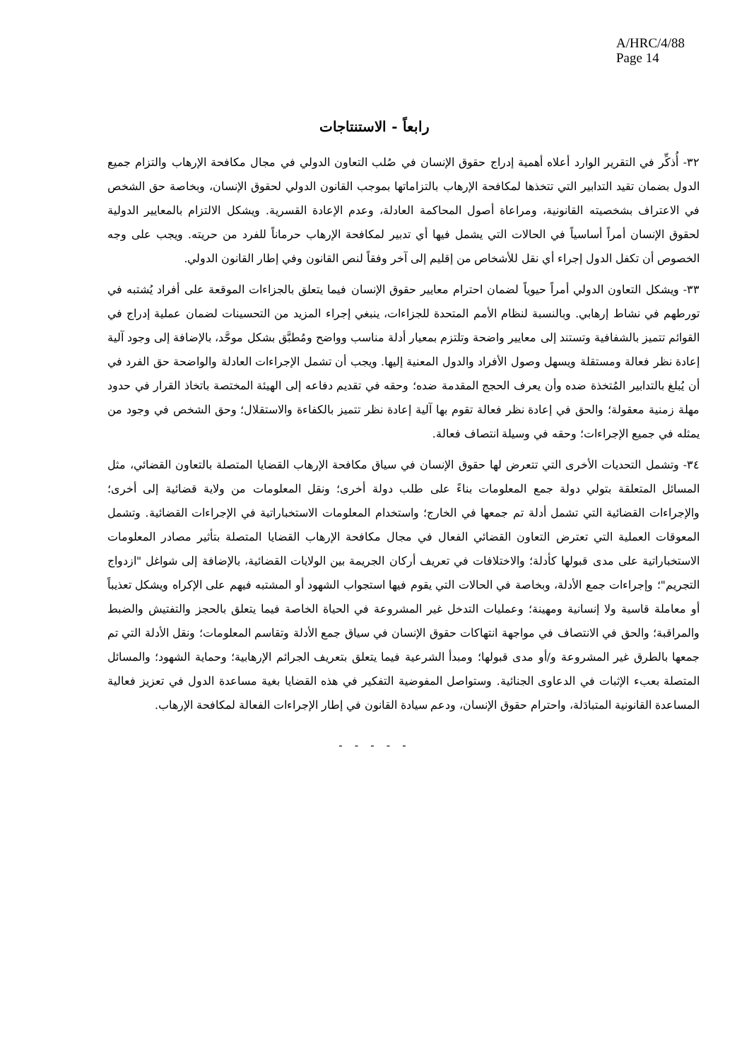A/HRC/4/88
Page 14
رابعاً - الاستنتاجات
٣٢- أُذكِّر في التقرير الوارد أعلاه أهمية إدراج حقوق الإنسان في صُلب التعاون الدولي في مجال مكافحة الإرهاب والتزام جميع الدول بضمان تقيد التدابير التي تتخذها لمكافحة الإرهاب بالتزاماتها بموجب القانون الدولي لحقوق الإنسان، وبخاصة حق الشخص في الاعتراف بشخصيته القانونية، ومراعاة أصول المحاكمة العادلة، وعدم الإعادة القسرية. ويشكل الالتزام بالمعايير الدولية لحقوق الإنسان أمراً أساسياً في الحالات التي يشمل فيها أي تدبير لمكافحة الإرهاب حرماناً للفرد من حريته. ويجب على وجه الخصوص أن تكفل الدول إجراء أي نقل للأشخاص من إقليم إلى آخر وفقاً لنص القانون وفي إطار القانون الدولي.
٣٣- ويشكل التعاون الدولي أمراً حيوياً لضمان احترام معايير حقوق الإنسان فيما يتعلق بالجزاءات الموقعة على أفراد يُشتبه في تورطهم في نشاط إرهابي. وبالنسبة لنظام الأمم المتحدة للجزاءات، ينبغي إجراء المزيد من التحسينات لضمان عملية إدراج في القوائم تتميز بالشفافية وتستند إلى معايير واضحة وتلتزم بمعيار أدلة مناسب وواضح ومُطبَّق بشكل موحَّد، بالإضافة إلى وجود آلية إعادة نظر فعالة ومستقلة ويسهل وصول الأفراد والدول المعنية إليها. ويجب أن تشمل الإجراءات العادلة والواضحة حق الفرد في أن يُبلغ بالتدابير المُتخذة ضده وأن يعرف الحجج المقدمة ضده؛ وحقه في تقديم دفاعه إلى الهيئة المختصة باتخاذ القرار في حدود مهلة زمنية معقولة؛ والحق في إعادة نظر فعالة تقوم بها آلية إعادة نظر تتميز بالكفاءة والاستقلال؛ وحق الشخص في وجود من يمثله في جميع الإجراءات؛ وحقه في وسيلة انتصاف فعالة.
٣٤- وتشمل التحديات الأخرى التي تتعرض لها حقوق الإنسان في سياق مكافحة الإرهاب القضايا المتصلة بالتعاون القضائي، مثل المسائل المتعلقة بتولي دولة جمع المعلومات بناءً على طلب دولة أخرى؛ ونقل المعلومات من ولاية قضائية إلى أخرى؛ والإجراءات القضائية التي تشمل أدلة تم جمعها في الخارج؛ واستخدام المعلومات الاستخباراتية في الإجراءات القضائية. وتشمل المعوقات العملية التي تعترض التعاون القضائي الفعال في مجال مكافحة الإرهاب القضايا المتصلة بتأثير مصادر المعلومات الاستخباراتية على مدى قبولها كأدلة؛ والاختلافات في تعريف أركان الجريمة بين الولايات القضائية، بالإضافة إلى شواغل "ازدواج التجريم"؛ وإجراءات جمع الأدلة، وبخاصة في الحالات التي يقوم فيها استجواب الشهود أو المشتبه فيهم على الإكراه ويشكل تعذيباً أو معاملة قاسية ولا إنسانية ومهينة؛ وعمليات التدخل غير المشروعة في الحياة الخاصة فيما يتعلق بالحجز والتفتيش والضبط والمراقبة؛ والحق في الانتصاف في مواجهة انتهاكات حقوق الإنسان في سياق جمع الأدلة وتقاسم المعلومات؛ ونقل الأدلة التي تم جمعها بالطرق غير المشروعة و/أو مدى قبولها؛ ومبدأ الشرعية فيما يتعلق بتعريف الجرائم الإرهابية؛ وحماية الشهود؛ والمسائل المتصلة بعبء الإثبات في الدعاوى الجنائية. وستواصل المفوضية التفكير في هذه القضايا بغية مساعدة الدول في تعزيز فعالية المساعدة القانونية المتبادَلة، واحترام حقوق الإنسان، ودعم سيادة القانون في إطار الإجراءات الفعالة لمكافحة الإرهاب.
- - - - -